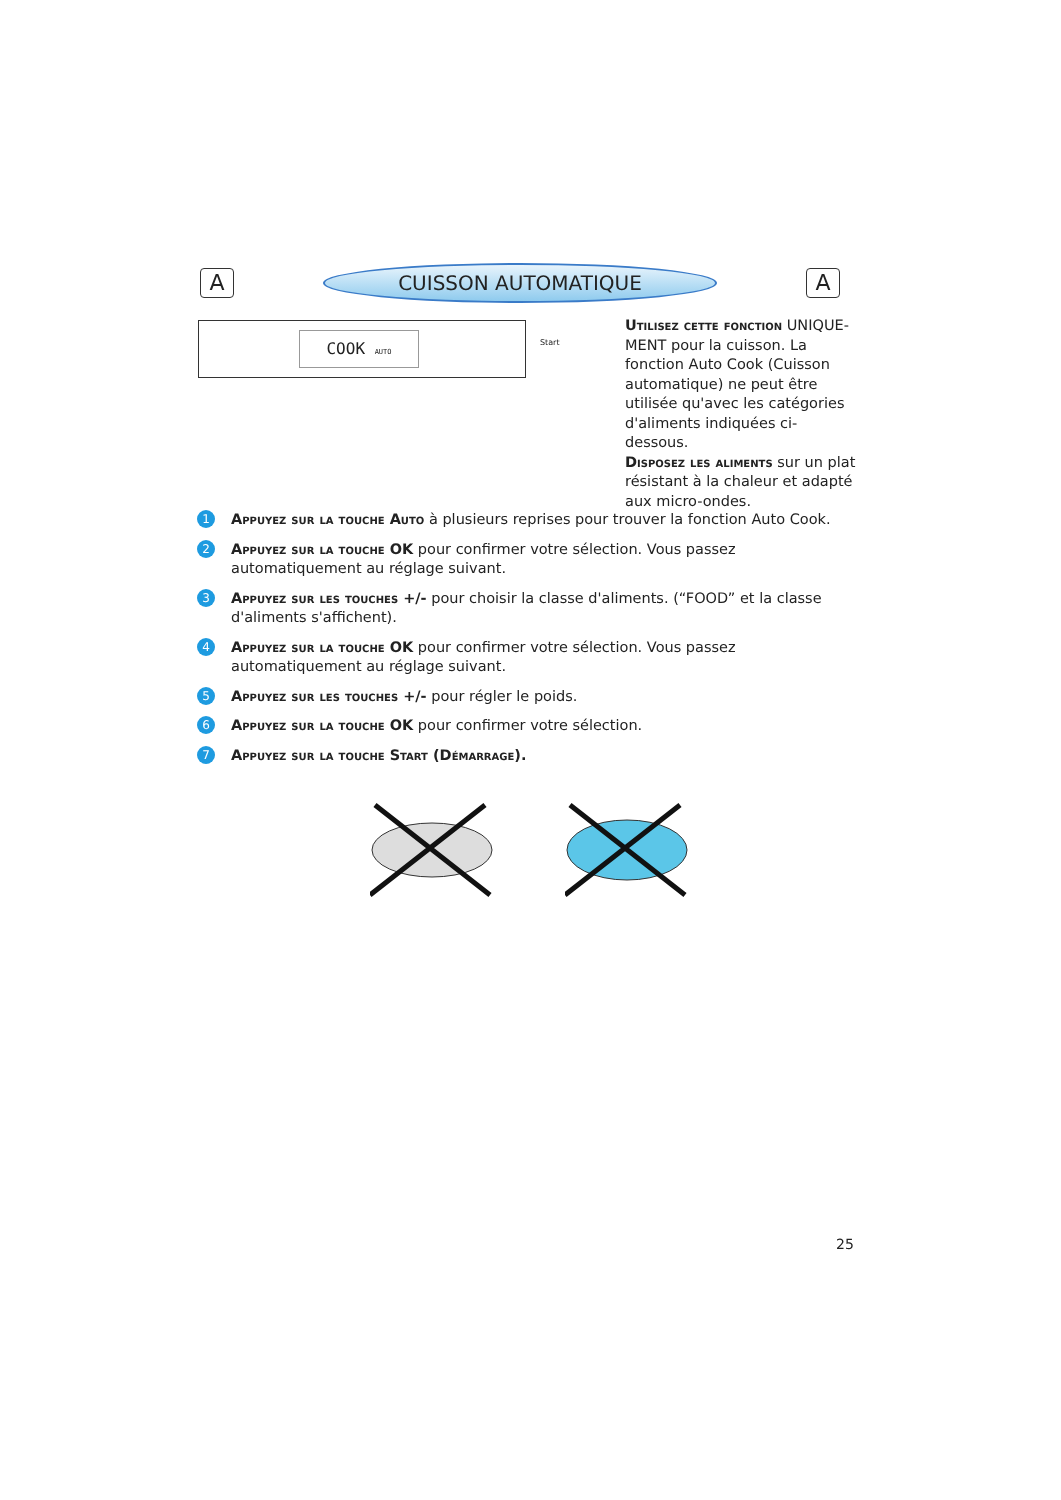A
CUISSON AUTOMATIQUE
A
COOK AUTO
Start
Utilisez cette fonction UNIQUE-MENT pour la cuisson. La fonction Auto Cook (Cuisson automatique) ne peut être utilisée qu'avec les catégories d'aliments indiquées ci-dessous.
Disposez les aliments sur un plat résistant à la chaleur et adapté aux micro-ondes.
1
Appuyez sur la touche Auto à plusieurs reprises pour trouver la fonction Auto Cook.
2
Appuyez sur la touche OK pour confirmer votre sélection. Vous passez automatiquement au réglage suivant.
3
Appuyez sur les touches +/- pour choisir la classe d'aliments. (“FOOD” et la classe d'aliments s'affichent).
4
Appuyez sur la touche OK pour confirmer votre sélection. Vous passez automatiquement au réglage suivant.
5
Appuyez sur les touches +/- pour régler le poids.
6
Appuyez sur la touche OK pour confirmer votre sélection.
7
Appuyez sur la touche Start (Démarrage).
25